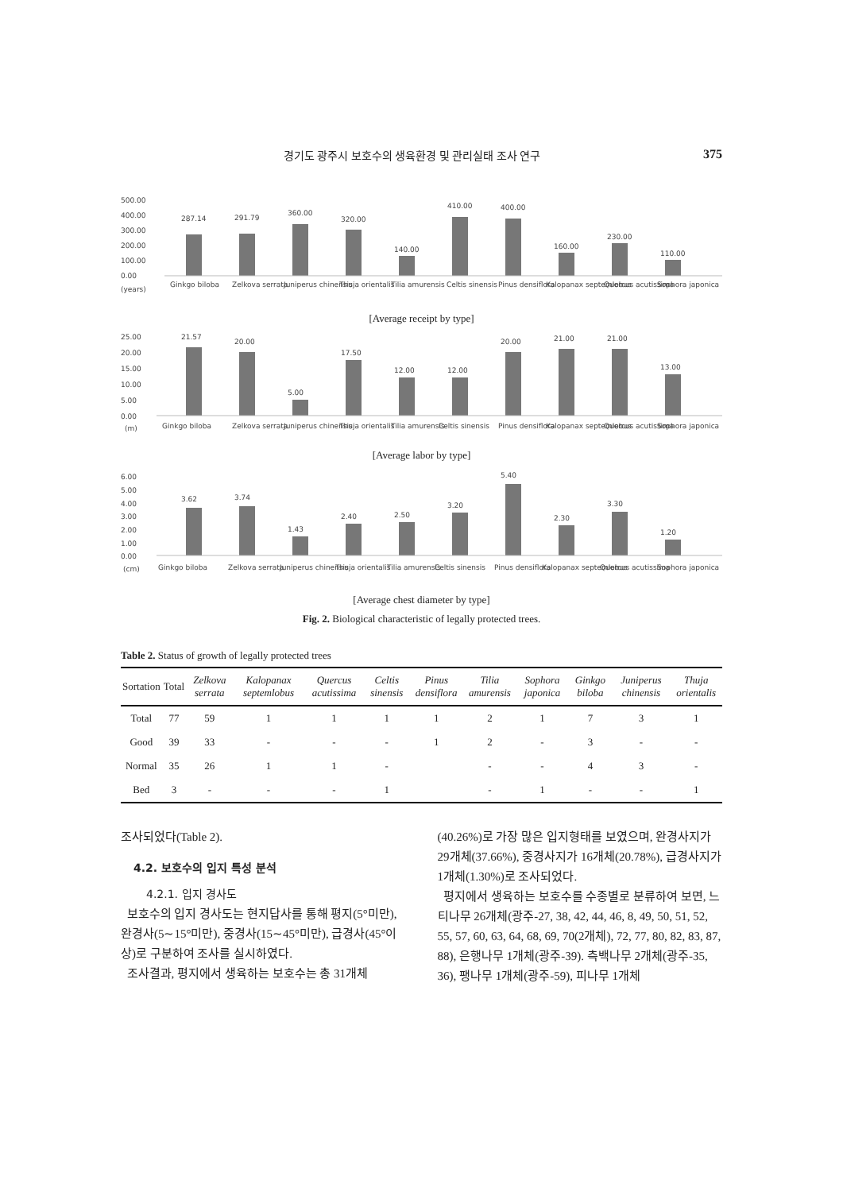경기도 광주시 보호수의 생육환경 및 관리실태 조사 연구 375
500.00
400.00
300.00
200.00
100.00
0.00
(years)
287.14
291.79
360.00
320.00
140.00
410.00
400.00
160.00
230.00
110.00
Ginkgo biloba
Zelkova serrata
Juniperus chinensis
Thuja orientalis
Tilia amurensis
Celtis sinensis
Pinus densiflora
Kalopanax septemlobus
Quercus acutissima
Sophora japonica
[Average receipt by type]
25.00
20.00
15.00
10.00
5.00
0.00
(m)
21.57
20.00
5.00
17.50
12.00
12.00
20.00
21.00
21.00
13.00
Ginkgo biloba
Zelkova serrata
Juniperus chinensis
Thuja orientalis
Tilia amurensis
Celtis sinensis
Pinus densiflora
Kalopanax septemlobus
Quercus acutissima
Sophora japonica
[Average labor by type]
6.00
5.00
4.00
3.00
2.00
1.00
0.00
(cm)
3.62
3.74
1.43
2.40
2.50
3.20
5.40
2.30
3.30
1.20
Ginkgo biloba
Zelkova serrata
Juniperus chinensis
Thuja orientalis
Tilia amurensis
Celtis sinensis
Pinus densiflora
Kalopanax septemlobus
Quercus acutissima
Sophora japonica
[Average chest diameter by type]
Fig. 2. Biological characteristic of legally protected trees.
Table 2. Status of growth of legally protected trees
| Sortation | Total | Zelkova serrata | Kalopanax septemlobus | Quercus acutissima | Celtis sinensis | Pinus densiflora | Tilia amurensis | Sophora japonica | Ginkgo biloba | Juniperus chinensis | Thuja orientalis |
| --- | --- | --- | --- | --- | --- | --- | --- | --- | --- | --- | --- |
| Total | 77 | 59 | 1 | 1 | 1 | 1 | 2 | 1 | 7 | 3 | 1 |
| Good | 39 | 33 | - | - | - | 1 | 2 | - | 3 | - | - |
| Normal | 35 | 26 | 1 | 1 | - | | - | - | 4 | 3 | - |
| Bed | 3 | - | - | - | 1 | | - | 1 | - | - | 1 |
조사되었다(Table 2).
4.2. 보호수의 입지 특성 분석
4.2.1. 입지 경사도
보호수의 입지 경사도는 현지답사를 통해 평지(5°미만), 완경사(5∼15°미만), 중경사(15∼45°미만), 급경사(45°이상)로 구분하여 조사를 실시하였다.
조사결과, 평지에서 생육하는 보호수는 총 31개체
(40.26%)로 가장 많은 입지형태를 보였으며, 완경사지가 29개체(37.66%), 중경사지가 16개체(20.78%), 급경사지가 1개체(1.30%)로 조사되었다.
평지에서 생육하는 보호수를 수종별로 분류하여 보면, 느티나무 26개체(광주-27, 38, 42, 44, 46, 8, 49, 50, 51, 52, 55, 57, 60, 63, 64, 68, 69, 70(2개체), 72, 77, 80, 82, 83, 87, 88), 은행나무 1개체(광주-39). 측백나무 2개체(광주-35, 36), 팽나무 1개체(광주-59), 피나무 1개체